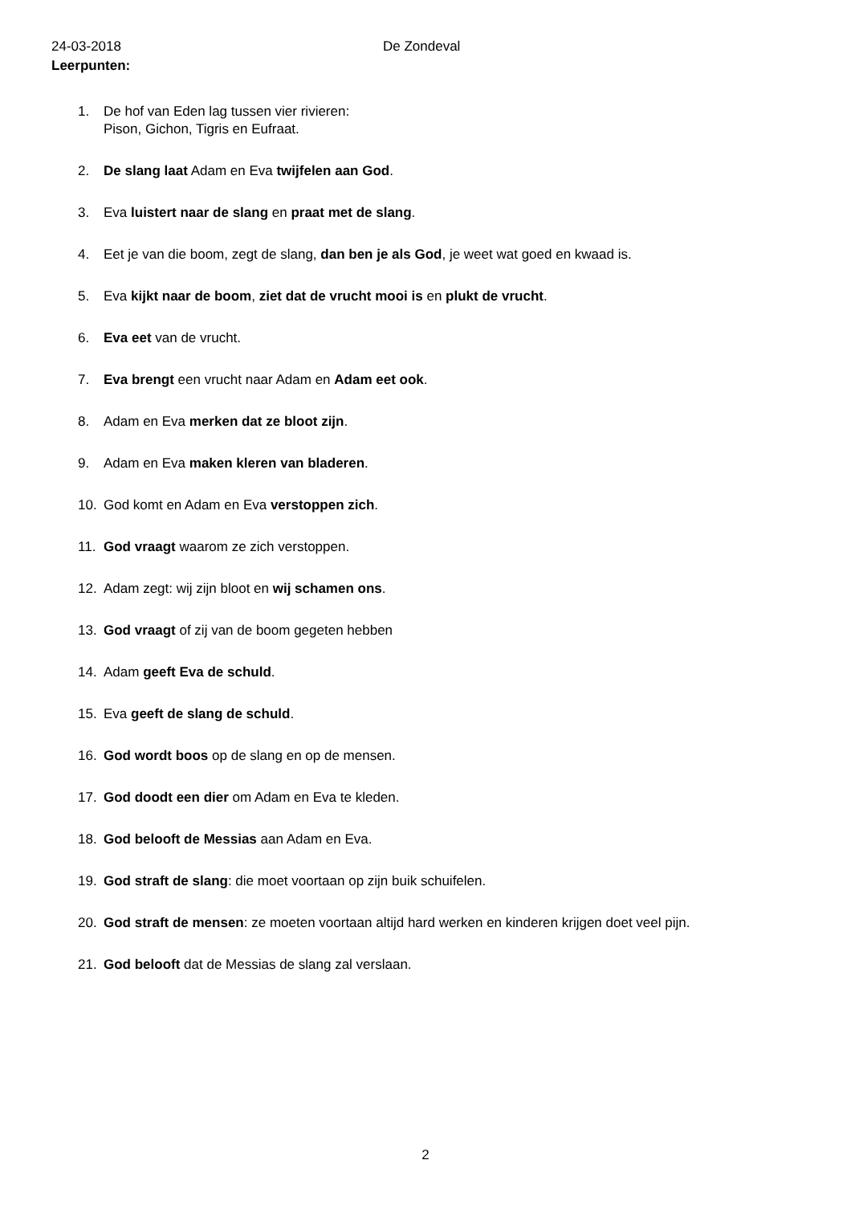24-03-2018 De Zondeval
Leerpunten:
1. De hof van Eden lag tussen vier rivieren:
Pison, Gichon, Tigris en Eufraat.
2. De slang laat Adam en Eva twijfelen aan God.
3. Eva luistert naar de slang en praat met de slang.
4. Eet je van die boom, zegt de slang, dan ben je als God, je weet wat goed en kwaad is.
5. Eva kijkt naar de boom, ziet dat de vrucht mooi is en plukt de vrucht.
6. Eva eet van de vrucht.
7. Eva brengt een vrucht naar Adam en Adam eet ook.
8. Adam en Eva merken dat ze bloot zijn.
9. Adam en Eva maken kleren van bladeren.
10. God komt en Adam en Eva verstoppen zich.
11. God vraagt waarom ze zich verstoppen.
12. Adam zegt: wij zijn bloot en wij schamen ons.
13. God vraagt of zij van de boom gegeten hebben
14. Adam geeft Eva de schuld.
15. Eva geeft de slang de schuld.
16. God wordt boos op de slang en op de mensen.
17. God doodt een dier om Adam en Eva te kleden.
18. God belooft de Messias aan Adam en Eva.
19. God straft de slang: die moet voortaan op zijn buik schuifelen.
20. God straft de mensen: ze moeten voortaan altijd hard werken en kinderen krijgen doet veel pijn.
21. God belooft dat de Messias de slang zal verslaan.
2